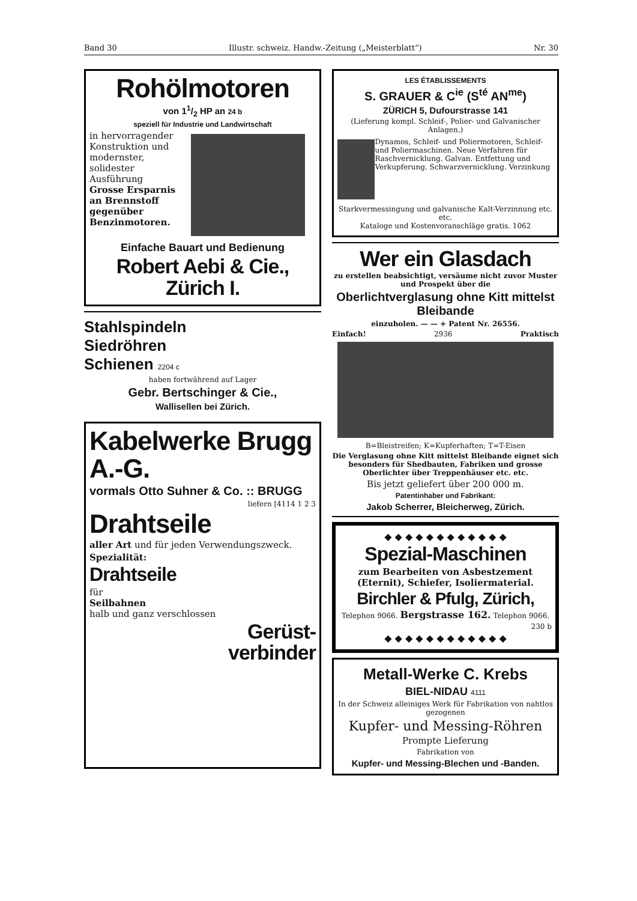Band 30 Illustr. schweiz. Handw.-Zeitung („Meisterblatt“) Nr. 30
Rohölmotoren
von 11/2 HP an 24 b
speziell für Industrie und Landwirtschaft
in hervorragender Konstruktion und modernster, solidester Ausführung
Grosse Ersparnis an Brennstoff gegenüber Benzinmotoren.
Einfache Bauart und Bedienung
Robert Aebi & Cie., Zürich I.
Stahlspindeln
Siedröhren
Schienen 2204 c
haben fortwährend auf Lager
Gebr. Bertschinger & Cie.,
Wallisellen bei Zürich.
Kabelwerke Brugg A.-G.
vormals Otto Suhner & Co. :: BRUGG
liefern [4114 1 2 3
Drahtseile
aller Art und für jeden Verwendungszweck.
Spezialität:
Drahtseile
für
Seilbahnen
halb und ganz verschlossen
Gerüst-
verbinder
LES ÉTABLISSEMENTS
S. GRAUER & C<sup>ie</sup> (S<sup>té</sup> AN<sup>me</sup>)
ZÜRICH 5, Dufourstrasse 141
(Lieferung kompl. Schleif-, Polier- und Galvanischer Anlagen.)
Dynamos, Schleif- und Poliermotoren, Schleif- und Poliermaschinen. Neue Verfahren für Raschvernicklung. Galvan. Entfettung und Verkupferung. Schwarzvernicklung. Verzinkung
Starkvermessingung und galvanische Kalt-Verzinnung etc. etc.
Kataloge und Kostenvoranschläge gratis. 1062
Wer ein Glasdach
zu erstellen beabsichtigt, versäume nicht zuvor Muster und Prospekt über die
Oberlichtverglasung ohne Kitt mittelst Bleibande
einzuholen. — — + Patent Nr. 26556.
Einfach! 2936 Praktisch
B=Bleistreifen; K=Kupferhaften; T=T-Eisen
Die Verglasung ohne Kitt mittelst Bleibande eignet sich besonders für Shedbauten, Fabriken und grosse Oberlichter über Treppenhäuser etc. etc.
Bis jetzt geliefert über 200 000 m.
Patentinhaber und Fabrikant:
Jakob Scherrer, Bleicherweg, Zürich.
◆ ◆ ◆ ◆ ◆ ◆ ◆ ◆ ◆ ◆ ◆ ◆
Spezial-Maschinen
zum Bearbeiten von Asbestzement (Eternit), Schiefer, Isoliermaterial.
Birchler & Pfulg, Zürich,
Telephon 9066. Bergstrasse 162. Telephon 9066.
230 b
◆ ◆ ◆ ◆ ◆ ◆ ◆ ◆ ◆ ◆ ◆ ◆
Metall-Werke C. Krebs
BIEL-NIDAU 4111
In der Schweiz alleiniges Werk für Fabrikation von nahtlos gezogenen
Kupfer- und Messing-Röhren
Prompte Lieferung
Fabrikation von
Kupfer- und Messing-Blechen und -Banden.